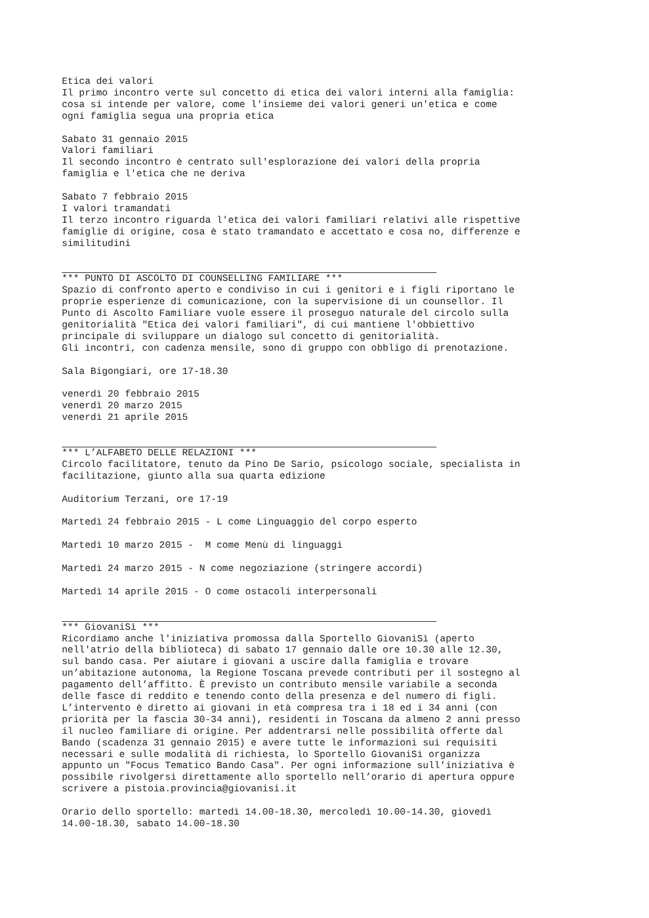Etica dei valori Il primo incontro verte sul concetto di etica dei valori interni alla famiglia: cosa si intende per valore, come l'insieme dei valori generi un'etica e come ogni famiglia segua una propria etica Sabato 31 gennaio 2015 Valori familiari Il secondo incontro è centrato sull'esplorazione dei valori della propria famiglia e l'etica che ne deriva Sabato 7 febbraio 2015 I valori tramandati Il terzo incontro riguarda l'etica dei valori familiari relativi alle rispettive famiglie di origine, cosa è stato tramandato e accettato e cosa no, differenze e similitudini
*** PUNTO DI ASCOLTO DI COUNSELLING FAMILIARE *** Spazio di confronto aperto e condiviso in cui i genitori e i figli riportano le proprie esperienze di comunicazione, con la supervisione di un counsellor. Il Punto di Ascolto Familiare vuole essere il proseguo naturale del circolo sulla genitorialità "Etica dei valori familiari", di cui mantiene l'obbiettivo principale di sviluppare un dialogo sul concetto di genitorialità. Gli incontri, con cadenza mensile, sono di gruppo con obbligo di prenotazione. Sala Bigongiari, ore 17-18.30 venerdì 20 febbraio 2015 venerdì 20 marzo 2015 venerdì 21 aprile 2015
*** L’ALFABETO DELLE RELAZIONI *** Circolo facilitatore, tenuto da Pino De Sario, psicologo sociale, specialista in facilitazione, giunto alla sua quarta edizione Auditorium Terzani, ore 17-19 Martedì 24 febbraio 2015 - L come Linguaggio del corpo esperto Martedì 10 marzo 2015 - M come Menù di linguaggi Martedì 24 marzo 2015 - N come negoziazione (stringere accordi) Martedì 14 aprile 2015 - O come ostacoli interpersonali
*** GiovaniSì *** Ricordiamo anche l'iniziativa promossa dalla Sportello GiovaniSì (aperto nell'atrio della biblioteca) di sabato 17 gennaio dalle ore 10.30 alle 12.30, sul bando casa. Per aiutare i giovani a uscire dalla famiglia e trovare un’abitazione autonoma, la Regione Toscana prevede contributi per il sostegno al pagamento dell’affitto. È previsto un contributo mensile variabile a seconda delle fasce di reddito e tenendo conto della presenza e del numero di figli. L’intervento è diretto ai giovani in età compresa tra i 18 ed i 34 anni (con priorità per la fascia 30-34 anni), residenti in Toscana da almeno 2 anni presso il nucleo familiare di origine. Per addentrarsi nelle possibilità offerte dal Bando (scadenza 31 gennaio 2015) e avere tutte le informazioni sui requisiti necessari e sulle modalità di richiesta, lo Sportello GiovaniSì organizza appunto un "Focus Tematico Bando Casa". Per ogni informazione sull’iniziativa è possibile rivolgersi direttamente allo sportello nell’orario di apertura oppure scrivere a pistoia.provincia@giovanisi.it Orario dello sportello: martedì 14.00-18.30, mercoledì 10.00-14.30, giovedì 14.00-18.30, sabato 14.00-18.30